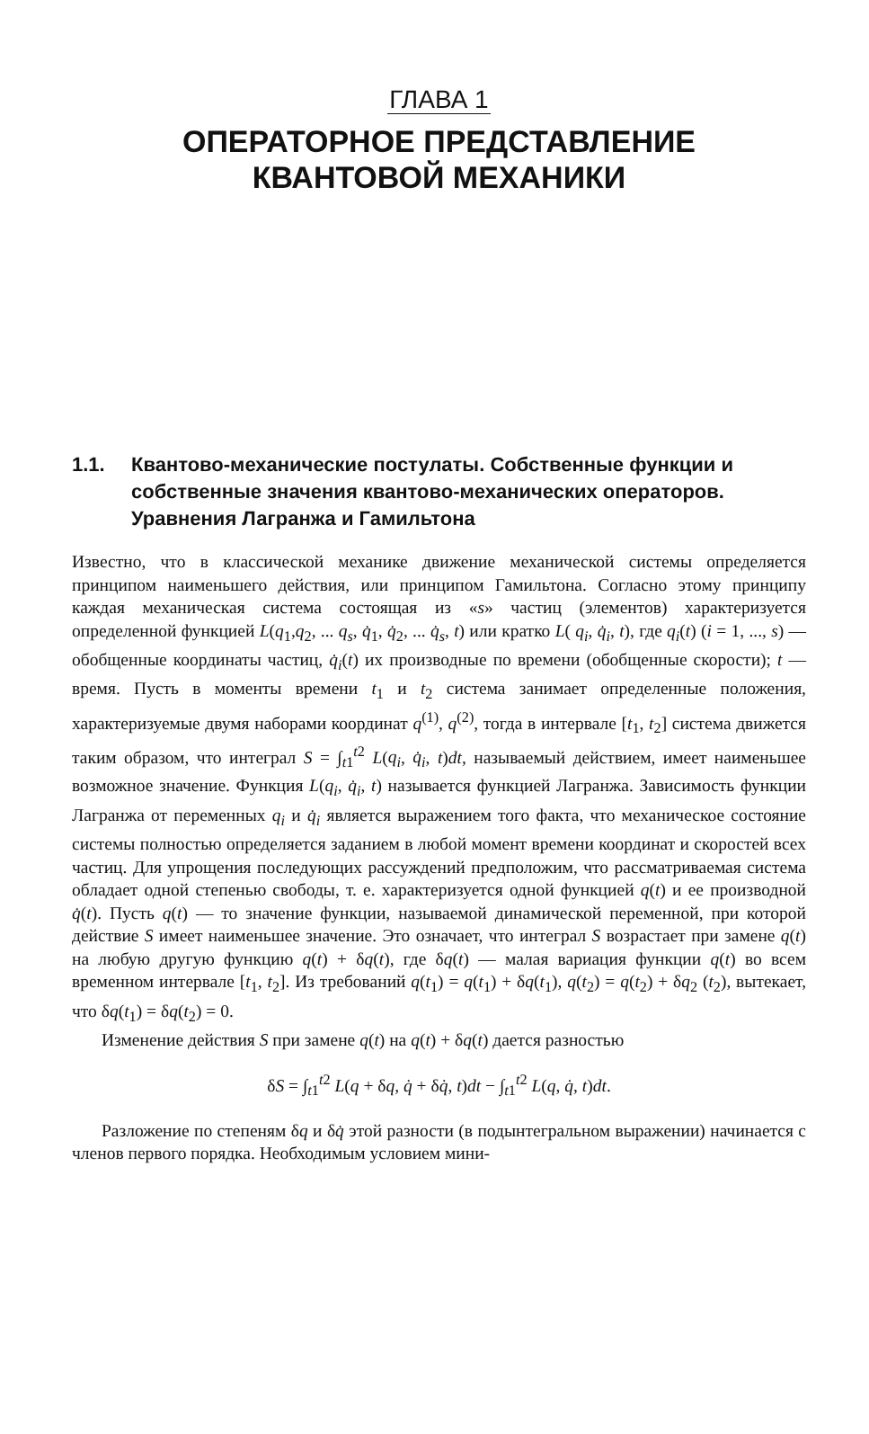ГЛАВА 1
ОПЕРАТОРНОЕ ПРЕДСТАВЛЕНИЕ
КВАНТОВОЙ МЕХАНИКИ
1.1. Квантово-механические постулаты. Собственные функции и собственные значения квантово-механических операторов. Уравнения Лагранжа и Гамильтона
Известно, что в классической механике движение механической системы определяется принципом наименьшего действия, или принципом Гамильтона. Согласно этому принципу каждая механическая система состоящая из «s» частиц (элементов) характеризуется определенной функцией L(q<sub>1</sub>,q<sub>2</sub>, ... q<sub>s</sub>, q̇<sub>1</sub>, q̇<sub>2</sub>, ... q̇<sub>s</sub>, t) или кратко L( q<sub>i</sub>, q̇<sub>i</sub>, t), где q<sub>i</sub>(t) (i = 1, ..., s) — обобщенные координаты частиц, q̇<sub>i</sub>(t) их производные по времени (обобщенные скорости); t — время. Пусть в моменты времени t<sub>1</sub> и t<sub>2</sub> система занимает определенные положения, характеризуемые двумя наборами координат q<sup>(1)</sup>, q<sup>(2)</sup>, тогда в интервале [t<sub>1</sub>, t<sub>2</sub>] система движется таким образом, что интеграл S = ∫<sub>t1</sub><sup>t2</sup> L(q<sub>i</sub>, q̇<sub>i</sub>, t)dt, называемый действием, имеет наименьшее возможное значение. Функция L(q<sub>i</sub>, q̇<sub>i</sub>, t) называется функцией Лагранжа. Зависимость функции Лагранжа от переменных q<sub>i</sub> и q̇<sub>i</sub> является выражением того факта, что механическое состояние системы полностью определяется заданием в любой момент времени координат и скоростей всех частиц. Для упрощения последующих рассуждений предположим, что рассматриваемая система обладает одной степенью свободы, т. е. характеризуется одной функцией q(t) и ее производной q̇(t). Пусть q(t) — то значение функции, называемой динамической переменной, при которой действие S имеет наименьшее значение. Это означает, что интеграл S возрастает при замене q(t) на любую другую функцию q(t) + δq(t), где δq(t) — малая вариация функции q(t) во всем временном интервале [t<sub>1</sub>, t<sub>2</sub>]. Из требований q(t<sub>1</sub>) = q(t<sub>1</sub>) + δq(t<sub>1</sub>), q(t<sub>2</sub>) = q(t<sub>2</sub>) + δq<sub>2</sub> (t<sub>2</sub>), вытекает, что δq(t<sub>1</sub>) = δq(t<sub>2</sub>) = 0.
Изменение действия S при замене q(t) на q(t) + δq(t) дается разностью
δS = ∫<sub>t1</sub><sup>t2</sup> L(q + δq, q̇ + δq̇, t)dt − ∫<sub>t1</sub><sup>t2</sup> L(q, q̇, t)dt.
Разложение по степеням δq и δq̇ этой разности (в подынтегральном выражении) начинается с членов первого порядка. Необходимым условием мини-